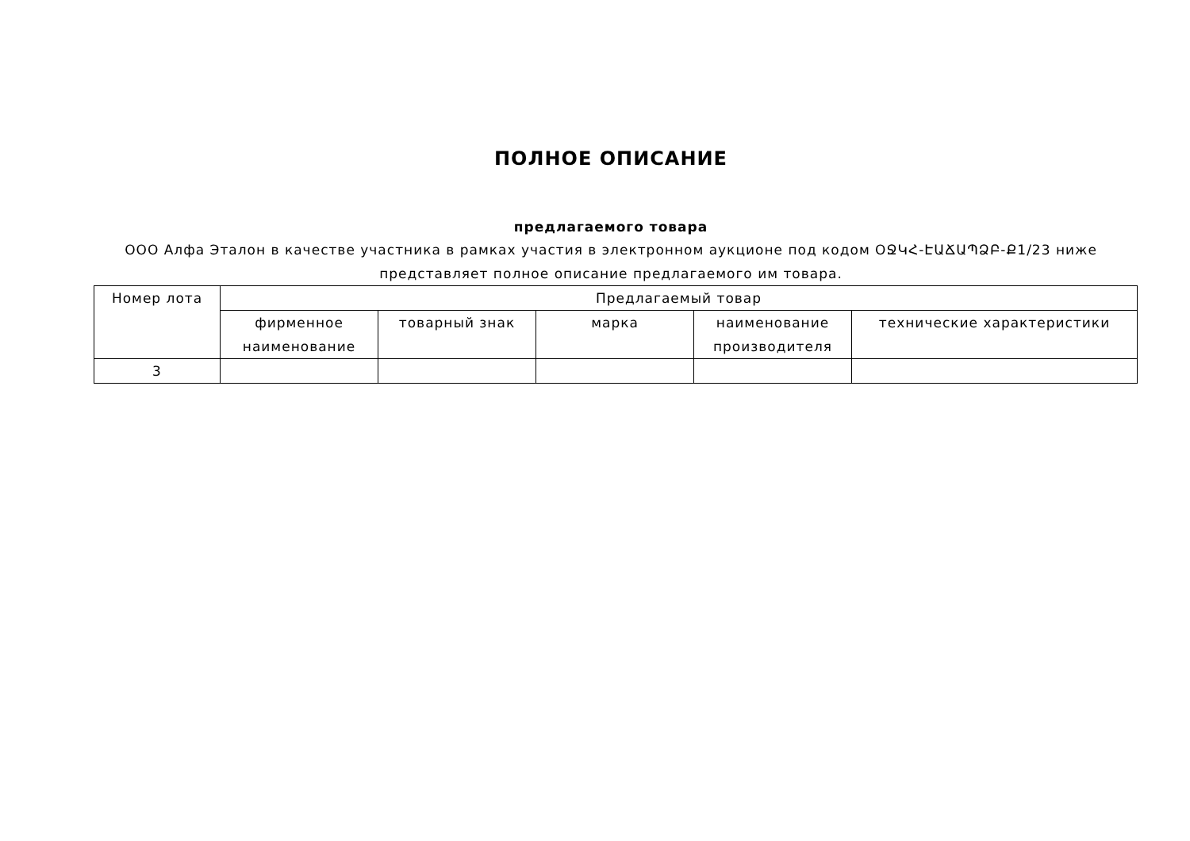ПОЛНОЕ ОПИСАНИЕ
предлагаемого товара
ООО Алфа Эталон в качестве участника в рамках участия в электронном аукционе под кодом ՕՋԿՀ-ԷԱՃԱՊՁԲ-Ք1/23 ниже представляет полное описание предлагаемого им товара.
| Номер лота | Предлагаемый товар | | | | |
| --- | --- | --- | --- | --- | --- |
| | фирменное наименование | товарный знак | марка | наименование производителя | технические характеристики |
| 3 | | | | | |